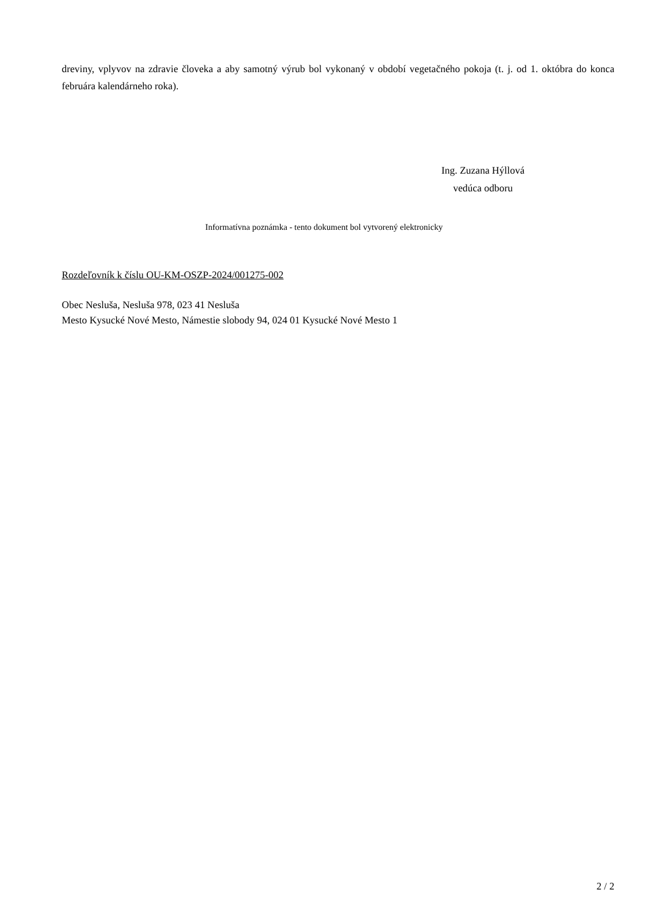dreviny, vplyvov na zdravie človeka a aby samotný výrub bol vykonaný v období vegetačného pokoja (t. j. od 1. októbra do konca februára kalendárneho roka).
Ing. Zuzana Hýllová
vedúca odboru
Informatívna poznámka - tento dokument bol vytvorený elektronicky
Rozdeľovník k číslu OU-KM-OSZP-2024/001275-002
Obec Nesluša, Nesluša 978, 023 41 Nesluša
Mesto Kysucké Nové Mesto, Námestie slobody 94, 024 01 Kysucké Nové Mesto 1
2 / 2